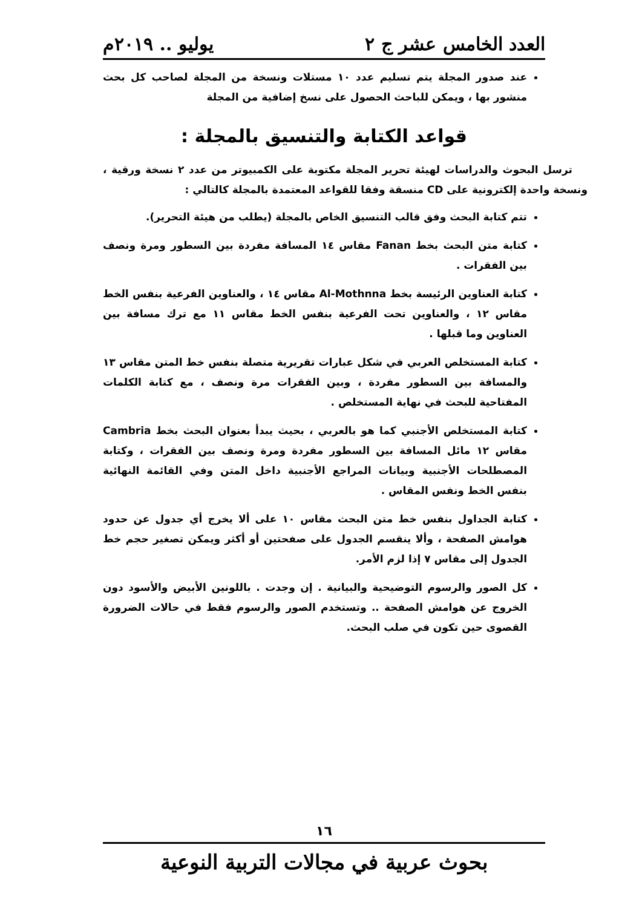العدد الخامس عشر ج ٢ يوليو .. ٢٠١٩م
عند صدور المجلة يتم تسليم عدد ١٠ مستلات ونسخة من المجلة لصاحب كل بحث منشور بها ، ويمكن للباحث الحصول على نسخ إضافية من المجلة
قواعد الكتابة والتنسيق بالمجلة :
ترسل البحوث والدراسات لهيئة تحرير المجلة مكتوبة على الكمبيوتر من عدد ٢ نسخة ورقية ، ونسخة واحدة إلكترونية على CD منسقة وفقا للقواعد المعتمدة بالمجلة كالتالي :
تتم كتابة البحث وفق قالب التنسيق الخاص بالمجلة (يطلب من هيئة التحرير).
كتابة متن البحث بخط Fanan مقاس ١٤ المسافة مفردة بين السطور ومرة ونصف بين الفقرات .
كتابة العناوين الرئيسة بخط Al-Mothnna مقاس ١٤ ، والعناوين الفرعية بنفس الخط مقاس ١٢ ، والعناوين تحت الفرعية بنفس الخط مقاس ١١ مع ترك مسافة بين العناوين وما قبلها .
كتابة المستخلص العربي في شكل عبارات تقريرية متصلة بنفس خط المتن مقاس ١٣ والمسافة بين السطور مفردة ، وبين الفقرات مرة ونصف ، مع كتابة الكلمات المفتاحية للبحث في نهاية المستخلص .
كتابة المستخلص الأجنبي كما هو بالعربي ، بحيث يبدأ بعنوان البحث بخط Cambria مقاس ١٢ مائل المسافة بين السطور مفردة ومرة ونصف بين الفقرات ، وكتابة المصطلحات الأجنبية وبيانات المراجع الأجنبية داخل المتن وفي القائمة النهائية بنفس الخط ونفس المقاس .
كتابة الجداول بنفس خط متن البحث مقاس ١٠ على ألا يخرج أي جدول عن حدود هوامش الصفحة ، وألا ينقسم الجدول على صفحتين أو أكثر ويمكن تصغير حجم خط الجدول إلى مقاس ٧ إذا لزم الأمر.
كل الصور والرسوم التوضيحية والبيانية . إن وجدت . باللونين الأبيض والأسود دون الخروج عن هوامش الصفحة .. وتستخدم الصور والرسوم فقط في حالات الضرورة القصوى حين تكون في صلب البحث.
١٦
بحوث عربية في مجالات التربية النوعية